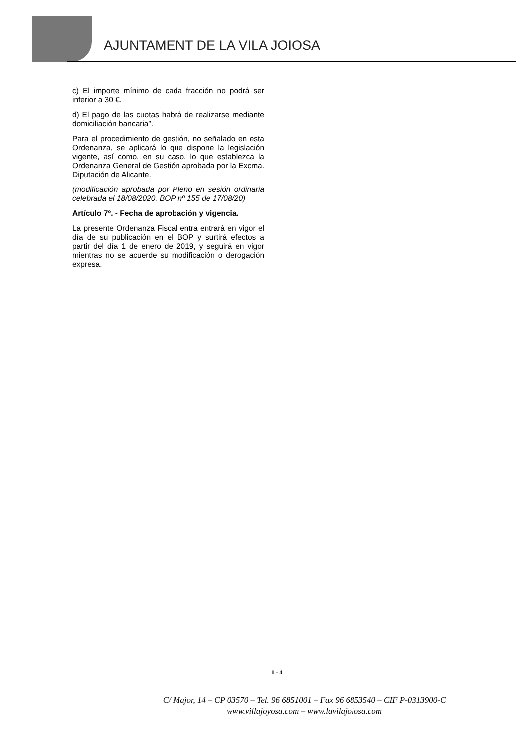AJUNTAMENT DE LA VILA JOIOSA
c) El importe mínimo de cada fracción no podrá ser inferior a 30 €.
d) El pago de las cuotas habrá de realizarse mediante domiciliación bancaria”.
Para el procedimiento de gestión, no señalado en esta Ordenanza, se aplicará lo que dispone la legislación vigente, así como, en su caso, lo que establezca la Ordenanza General de Gestión aprobada por la Excma. Diputación de Alicante.
(modificación aprobada por Pleno en sesión ordinaria celebrada el 18/08/2020. BOP nº 155 de 17/08/20)
Artículo 7º. - Fecha de aprobación y vigencia.
La presente Ordenanza Fiscal entra entrará en vigor el día de su publicación en el BOP y surtirá efectos a partir del día 1 de enero de 2019, y seguirá en vigor mientras no se acuerde su modificación o derogación expresa.
II - 4
C/ Major, 14 – CP 03570 – Tel. 96 6851001 – Fax 96 6853540 – CIF P-0313900-C
www.villajoyosa.com – www.lavilajoiosa.com